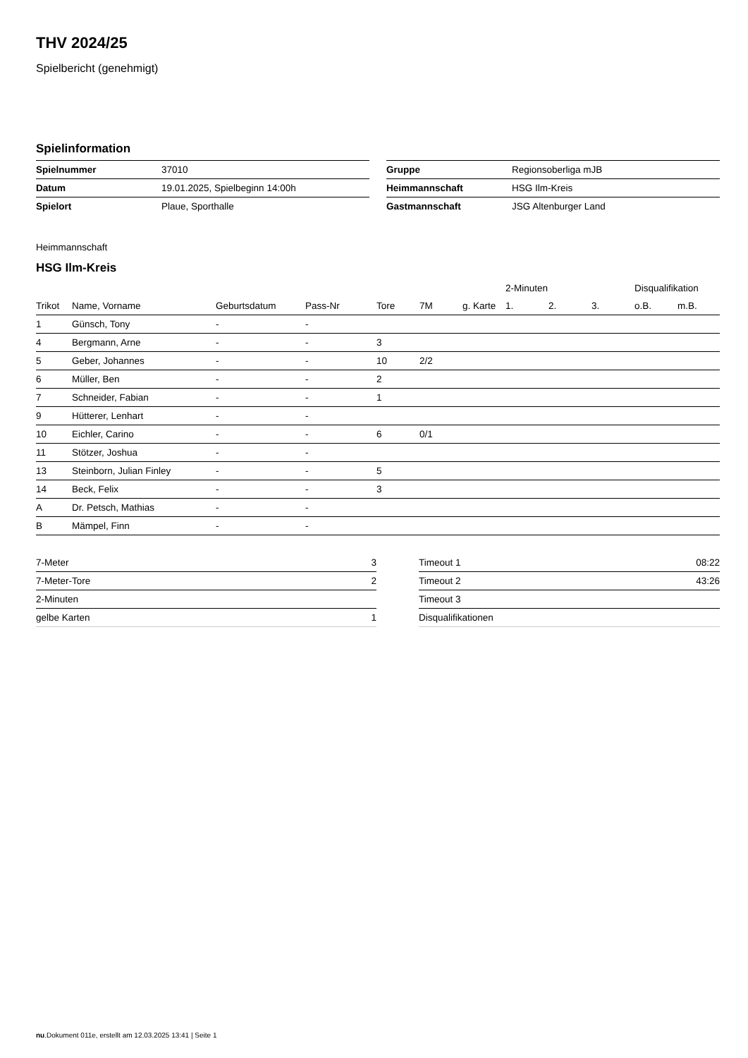THV 2024/25
Spielbericht (genehmigt)
Spielinformation
| Spielnummer | 37010 |
| Datum | 19.01.2025, Spielbeginn 14:00h |
| Spielort | Plaue, Sporthalle |
| Gruppe | Regionsoberliga mJB |
| Heimmannschaft | HSG Ilm-Kreis |
| Gastmannschaft | JSG Altenburger Land |
Heimmannschaft
HSG Ilm-Kreis
| | | | | | | | | 2-Minuten | | | Disqualifikation | |
| --- | --- | --- | --- | --- | --- | --- | --- | --- | --- | --- | --- | --- |
| Trikot | Name, Vorname | Geburtsdatum | Pass-Nr | Tore | 7M | g. Karte | | 1. | 2. | 3. | o.B. | m.B. |
| 1 | Günsch, Tony | - | - | | | | | | | | | |
| 4 | Bergmann, Arne | - | - | 3 | | | | | | | | |
| 5 | Geber, Johannes | - | - | 10 | 2/2 | | | | | | | |
| 6 | Müller, Ben | - | - | 2 | | | | | | | | |
| 7 | Schneider, Fabian | - | - | 1 | | | | | | | | |
| 9 | Hütterer, Lenhart | - | - | | | | | | | | | |
| 10 | Eichler, Carino | - | - | 6 | 0/1 | | | | | | | |
| 11 | Stötzer, Joshua | - | - | | | | | | | | | |
| 13 | Steinborn, Julian Finley | - | - | 5 | | | | | | | | |
| 14 | Beck, Felix | - | - | 3 | | | | | | | | |
| A | Dr. Petsch, Mathias | - | - | | | | | | | | | |
| B | Mämpel, Finn | - | - | | | | | | | | | |
| 7-Meter | 3 |
| 7-Meter-Tore | 2 |
| 2-Minuten | |
| gelbe Karten | 1 |
| Timeout 1 | 08:22 |
| Timeout 2 | 43:26 |
| Timeout 3 | |
| Disqualifikationen | |
nu.Dokument 011e, erstellt am 12.03.2025 13:41 | Seite 1